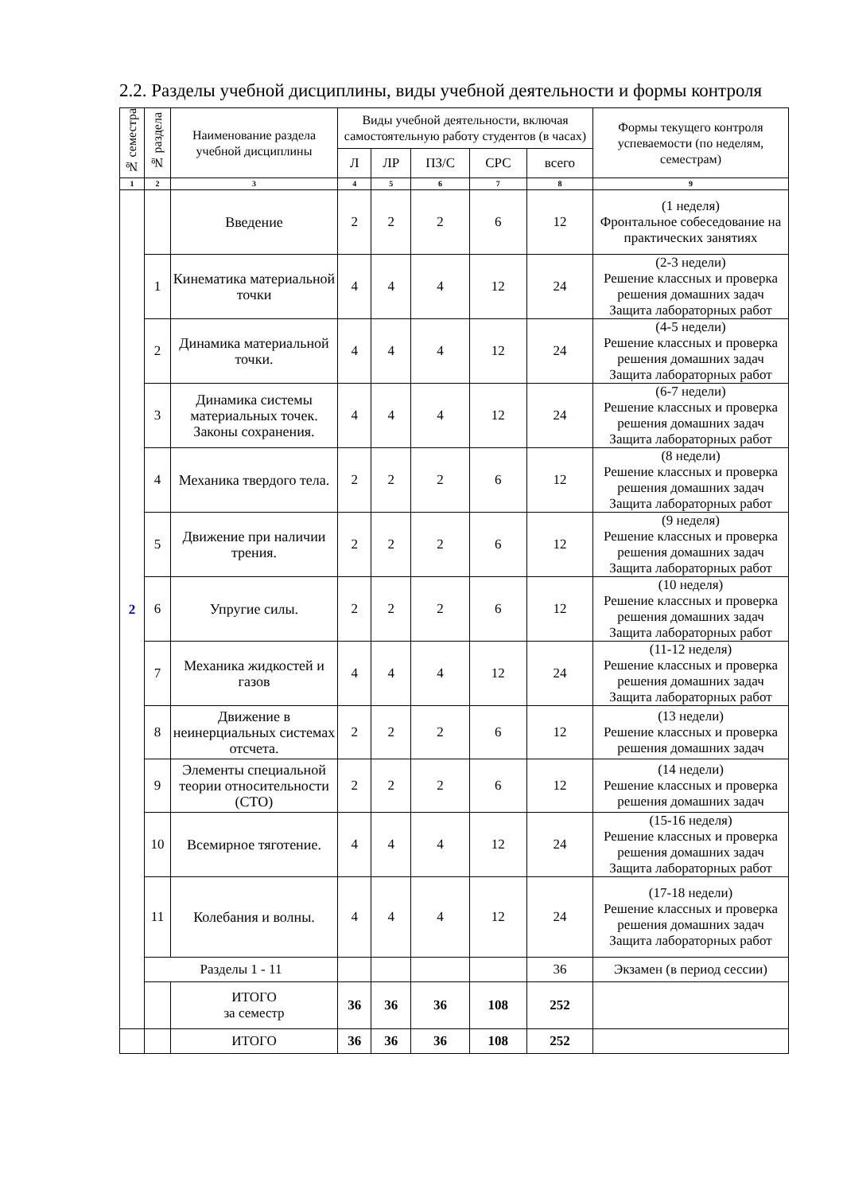2.2. Разделы учебной дисциплины, виды учебной деятельности и формы контроля
| № семестра | № раздела | Наименование раздела учебной дисциплины | Виды учебной деятельности, включая самостоятельную работу студентов (в часах) | | | | | Формы текущего контроля успеваемости (по неделям, семестрам) |
| --- | --- | --- | --- | --- | --- | --- | --- | --- |
| | | | Л | ЛР | ПЗ/С | СРС | всего | |
| 1 | 2 | 3 | 4 | 5 | 6 | 7 | 8 | 9 |
| 2 | | Введение | 2 | 2 | 2 | 6 | 12 | (1 неделя) Фронтальное собеседование на практических занятиях |
| | 1 | Кинематика материальной точки | 4 | 4 | 4 | 12 | 24 | (2-3 недели) Решение классных и проверка решения домашних задач Защита лабораторных работ |
| | 2 | Динамика материальной точки. | 4 | 4 | 4 | 12 | 24 | (4-5 недели) Решение классных и проверка решения домашних задач Защита лабораторных работ |
| | 3 | Динамика системы материальных точек. Законы сохранения. | 4 | 4 | 4 | 12 | 24 | (6-7 недели) Решение классных и проверка решения домашних задач Защита лабораторных работ |
| | 4 | Механика твердого тела. | 2 | 2 | 2 | 6 | 12 | (8 недели) Решение классных и проверка решения домашних задач Защита лабораторных работ |
| | 5 | Движение при наличии трения. | 2 | 2 | 2 | 6 | 12 | (9 неделя) Решение классных и проверка решения домашних задач Защита лабораторных работ |
| | 6 | Упругие силы. | 2 | 2 | 2 | 6 | 12 | (10 неделя) Решение классных и проверка решения домашних задач Защита лабораторных работ |
| | 7 | Механика жидкостей и газов | 4 | 4 | 4 | 12 | 24 | (11-12 неделя) Решение классных и проверка решения домашних задач Защита лабораторных работ |
| | 8 | Движение в неинерциальных системах отсчета. | 2 | 2 | 2 | 6 | 12 | (13 недели) Решение классных и проверка решения домашних задач |
| | 9 | Элементы специальной теории относительности (СТО) | 2 | 2 | 2 | 6 | 12 | (14 недели) Решение классных и проверка решения домашних задач |
| | 10 | Всемирное тяготение. | 4 | 4 | 4 | 12 | 24 | (15-16 неделя) Решение классных и проверка решения домашних задач Защита лабораторных работ |
| | 11 | Колебания и волны. | 4 | 4 | 4 | 12 | 24 | (17-18 недели) Решение классных и проверка решения домашних задач Защита лабораторных работ |
| | Разделы 1 - 11 | | | | | | 36 | Экзамен (в период сессии) |
| | | ИТОГО за семестр | 36 | 36 | 36 | 108 | 252 | |
| | | ИТОГО | 36 | 36 | 36 | 108 | 252 | |